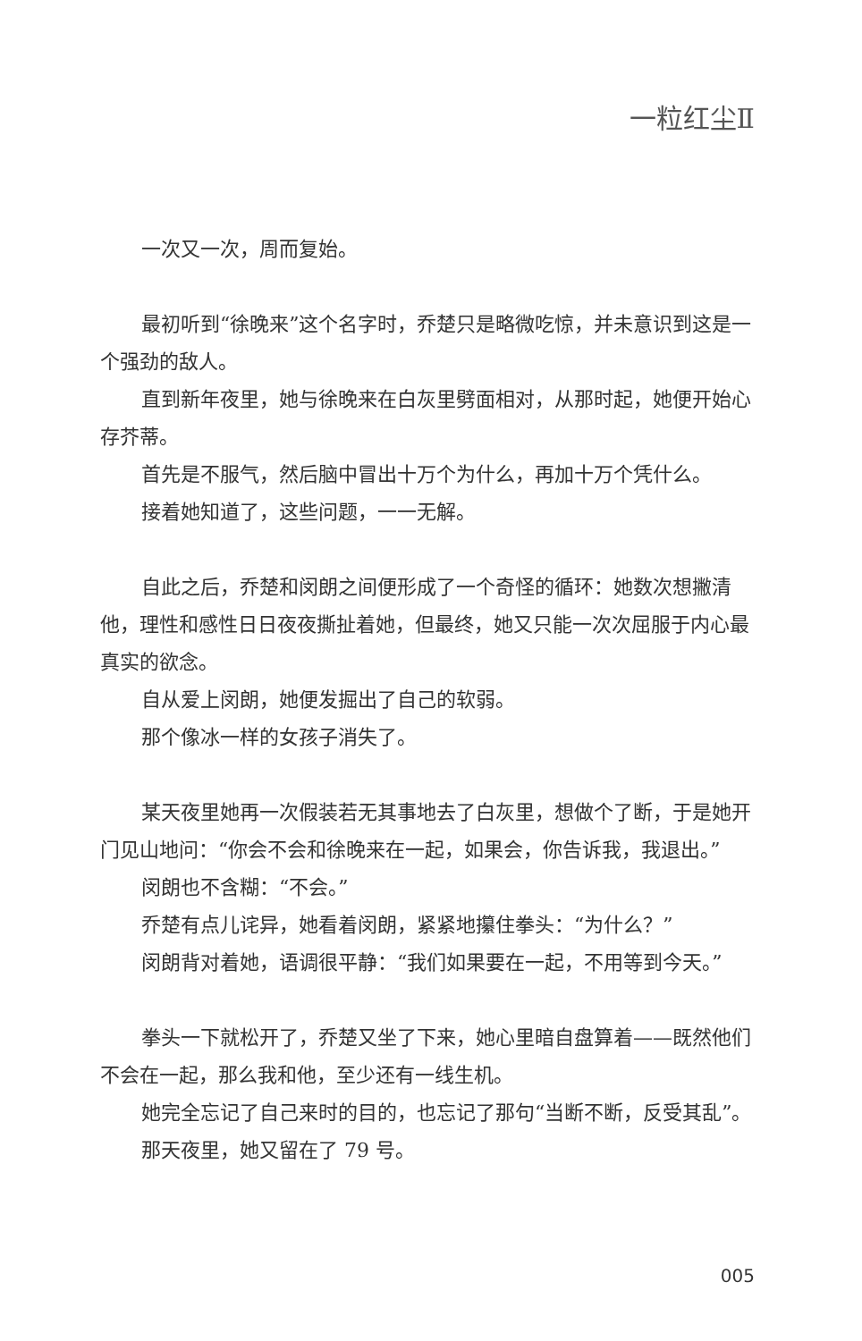一粒红尘Ⅱ
一次又一次，周而复始。
最初听到“徐晚来”这个名字时，乔楚只是略微吃惊，并未意识到这是一个强劲的敌人。
直到新年夜里，她与徐晚来在白灰里劈面相对，从那时起，她便开始心存芥蒂。
首先是不服气，然后脑中冒出十万个为什么，再加十万个凭什么。
接着她知道了，这些问题，一一无解。
自此之后，乔楚和闵朗之间便形成了一个奇怪的循环：她数次想撇清他，理性和感性日日夜夜撕扯着她，但最终，她又只能一次次屈服于内心最真实的欲念。
自从爱上闵朗，她便发掘出了自己的软弱。
那个像冰一样的女孩子消失了。
某天夜里她再一次假装若无其事地去了白灰里，想做个了断，于是她开门见山地问：“你会不会和徐晚来在一起，如果会，你告诉我，我退出。”
闵朗也不含糊：“不会。”
乔楚有点儿诧异，她看着闵朗，紧紧地攥住拳头：“为什么？”
闵朗背对着她，语调很平静：“我们如果要在一起，不用等到今天。”
拳头一下就松开了，乔楚又坐了下来，她心里暗自盘算着——既然他们不会在一起，那么我和他，至少还有一线生机。
她完全忘记了自己来时的目的，也忘记了那句“当断不断，反受其乱”。
那天夜里，她又留在了 79 号。
005